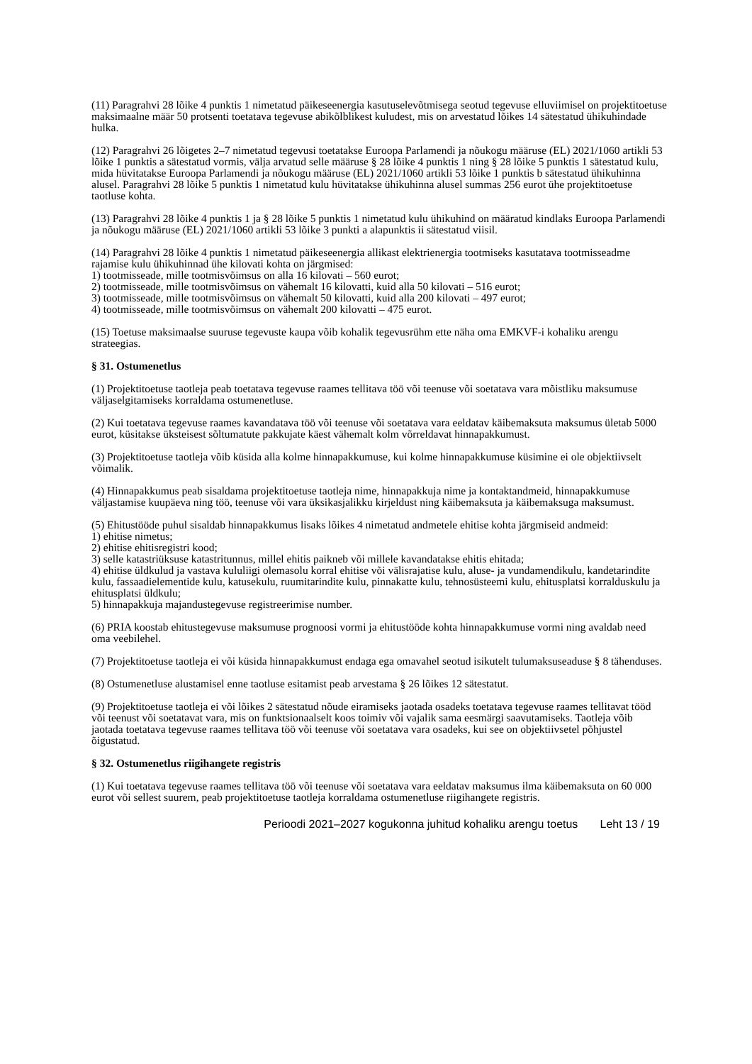(11) Paragrahvi 28 lõike 4 punktis 1 nimetatud päikeseenergia kasutuselevõtmisega seotud tegevuse elluviimisel on projektitoetuse maksimaalne määr 50 protsenti toetatava tegevuse abikõlblikest kuludest, mis on arvestatud lõikes 14 sätestatud ühikuhindade hulka.
(12) Paragrahvi 26 lõigetes 2–7 nimetatud tegevusi toetatakse Euroopa Parlamendi ja nõukogu määruse (EL) 2021/1060 artikli 53 lõike 1 punktis a sätestatud vormis, välja arvatud selle määruse § 28 lõike 4 punktis 1 ning § 28 lõike 5 punktis 1 sätestatud kulu, mida hüvitatakse Euroopa Parlamendi ja nõukogu määruse (EL) 2021/1060 artikli 53 lõike 1 punktis b sätestatud ühikuhinna alusel. Paragrahvi 28 lõike 5 punktis 1 nimetatud kulu hüvitatakse ühikuhinna alusel summas 256 eurot ühe projektitoetuse taotluse kohta.
(13) Paragrahvi 28 lõike 4 punktis 1 ja § 28 lõike 5 punktis 1 nimetatud kulu ühikuhind on määratud kindlaks Euroopa Parlamendi ja nõukogu määruse (EL) 2021/1060 artikli 53 lõike 3 punkti a alapunktis ii sätestatud viisil.
(14) Paragrahvi 28 lõike 4 punktis 1 nimetatud päikeseenergia allikast elektrienergia tootmiseks kasutatava tootmisseadme rajamise kulu ühikuhinnad ühe kilovati kohta on järgmised:
1) tootmisseade, mille tootmisvõimsus on alla 16 kilovati – 560 eurot;
2) tootmisseade, mille tootmisvõimsus on vähemalt 16 kilovatti, kuid alla 50 kilovati – 516 eurot;
3) tootmisseade, mille tootmisvõimsus on vähemalt 50 kilovatti, kuid alla 200 kilovati – 497 eurot;
4) tootmisseade, mille tootmisvõimsus on vähemalt 200 kilovatti – 475 eurot.
(15) Toetuse maksimaalse suuruse tegevuste kaupa võib kohalik tegevusrühm ette näha oma EMKVF-i kohaliku arengu strateegias.
§ 31. Ostumenetlus
(1) Projektitoetuse taotleja peab toetatava tegevuse raames tellitava töö või teenuse või soetatava vara mõistliku maksumuse väljaselgitamiseks korraldama ostumenetluse.
(2) Kui toetatava tegevuse raames kavandatava töö või teenuse või soetatava vara eeldatav käibemaksuta maksumus ületab 5000 eurot, küsitakse üksteisest sõltumatute pakkujate käest vähemalt kolm võrreldavat hinnapakkumust.
(3) Projektitoetuse taotleja võib küsida alla kolme hinnapakkumuse, kui kolme hinnapakkumuse küsimine ei ole objektiivselt võimalik.
(4) Hinnapakkumus peab sisaldama projektitoetuse taotleja nime, hinnapakkuja nime ja kontaktandmeid, hinnapakkumuse väljastamise kuupäeva ning töö, teenuse või vara üksikasjalikku kirjeldust ning käibemaksuta ja käibemaksuga maksumust.
(5) Ehitustööde puhul sisaldab hinnapakkumus lisaks lõikes 4 nimetatud andmetele ehitise kohta järgmiseid andmeid:
1) ehitise nimetus;
2) ehitise ehitisregistri kood;
3) selle katastriüksuse katastritunnus, millel ehitis paikneb või millele kavandatakse ehitis ehitada;
4) ehitise üldkulud ja vastava kululiigi olemasolu korral ehitise või välisrajatise kulu, aluse- ja vundamendikulu, kandetarindite kulu, fassaadielementide kulu, katusekulu, ruumitarindite kulu, pinnakatte kulu, tehnosüsteemi kulu, ehitusplatsi korralduskulu ja ehitusplatsi üldkulu;
5) hinnapakkuja majandustegevuse registreerimise number.
(6) PRIA koostab ehitustegevuse maksumuse prognoosi vormi ja ehitustööde kohta hinnapakkumuse vormi ning avaldab need oma veebilehel.
(7) Projektitoetuse taotleja ei või küsida hinnapakkumust endaga ega omavahel seotud isikutelt tulumaksuseaduse § 8 tähenduses.
(8) Ostumenetluse alustamisel enne taotluse esitamist peab arvestama § 26 lõikes 12 sätestatut.
(9) Projektitoetuse taotleja ei või lõikes 2 sätestatud nõude eiramiseks jaotada osadeks toetatava tegevuse raames tellitavat tööd või teenust või soetatavat vara, mis on funktsionaalselt koos toimiv või vajalik sama eesmärgi saavutamiseks. Taotleja võib jaotada toetatava tegevuse raames tellitava töö või teenuse või soetatava vara osadeks, kui see on objektiivsetel põhjustel õigustatud.
§ 32. Ostumenetlus riigihangete registris
(1) Kui toetatava tegevuse raames tellitava töö või teenuse või soetatava vara eeldatav maksumus ilma käibemaksuta on 60 000 eurot või sellest suurem, peab projektitoetuse taotleja korraldama ostumenetluse riigihangete registris.
Perioodi 2021–2027 kogukonna juhitud kohaliku arengu toetus Leht 13 / 19